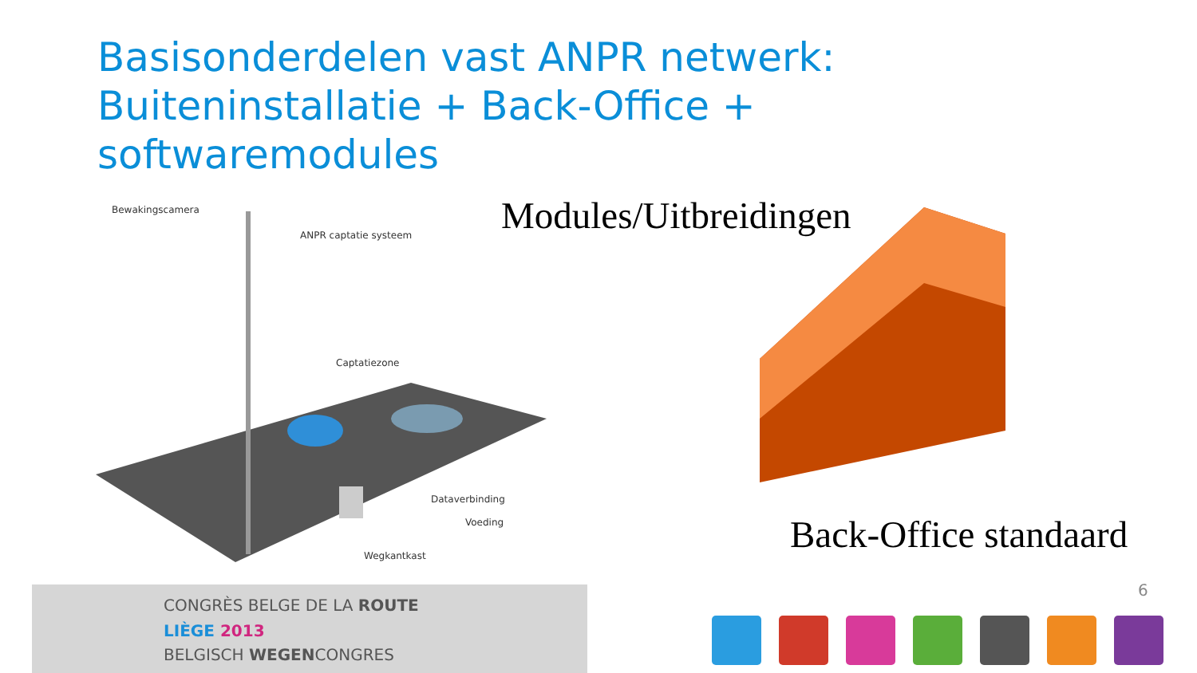Basisonderdelen vast ANPR netwerk:
Buiteninstallatie + Back-Office +
softwaremodules
Bewakingscamera
ANPR captatie systeem
Captatiezone
Dataverbinding
Voeding
Wegkantkast
Modules/Uitbreidingen
Back-Office standaard
6
CONGRÈS BELGE DE LA ROUTE
LIÈGE 2013
BELGISCH WEGENCONGRES